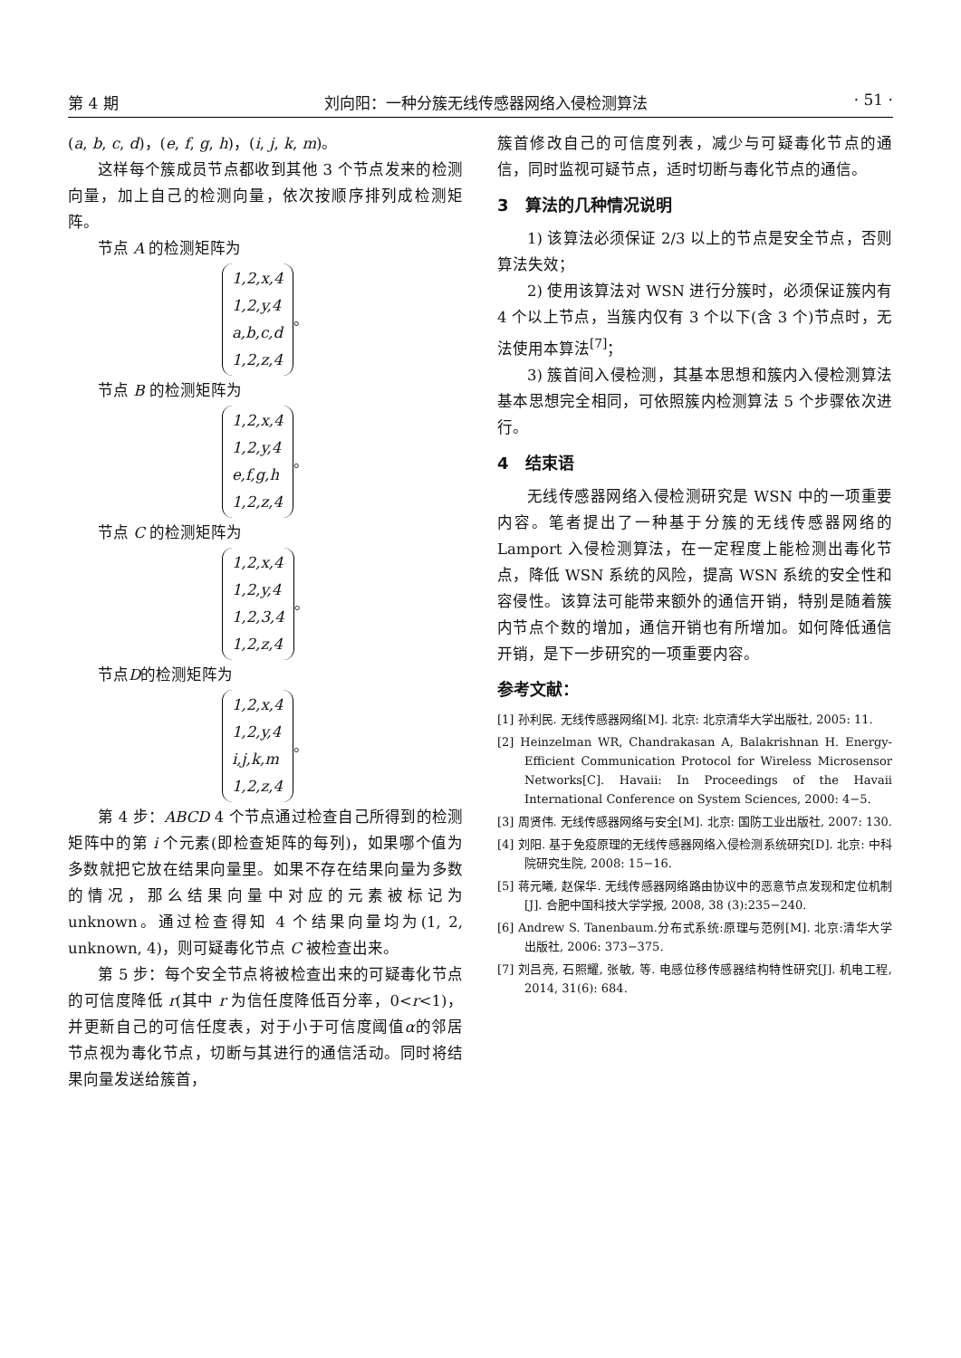第 4 期 刘向阳：一种分簇无线传感器网络入侵检测算法 · 51 ·
(a, b, c, d)，(e, f, g, h)，(i, j, k, m)。
这样每个簇成员节点都收到其他 3 个节点发来的检测向量，加上自己的检测向量，依次按顺序排列成检测矩阵。
节点 A 的检测矩阵为
1,2,x,4
1,2,y,4
a,b,c,d
1,2,z,4
。
节点 B 的检测矩阵为
1,2,x,4
1,2,y,4
e,f,g,h
1,2,z,4
。
节点 C 的检测矩阵为
1,2,x,4
1,2,y,4
1,2,3,4
1,2,z,4
。
节点D的检测矩阵为
1,2,x,4
1,2,y,4
i,j,k,m
1,2,z,4
。
第 4 步：ABCD 4 个节点通过检查自己所得到的检测矩阵中的第 i 个元素(即检查矩阵的每列)，如果哪个值为多数就把它放在结果向量里。如果不存在结果向量为多数的情况，那么结果向量中对应的元素被标记为 unknown。通过检查得知 4 个结果向量均为(1, 2, unknown, 4)，则可疑毒化节点 C 被检查出来。
第 5 步：每个安全节点将被检查出来的可疑毒化节点的可信度降低 r(其中 r 为信任度降低百分率，0<r<1)，并更新自己的可信任度表，对于小于可信度阈值α的邻居节点视为毒化节点，切断与其进行的通信活动。同时将结果向量发送给簇首，
簇首修改自己的可信度列表，减少与可疑毒化节点的通信，同时监视可疑节点，适时切断与毒化节点的通信。
3　算法的几种情况说明
1) 该算法必须保证 2/3 以上的节点是安全节点，否则算法失效；
2) 使用该算法对 WSN 进行分簇时，必须保证簇内有 4 个以上节点，当簇内仅有 3 个以下(含 3 个)节点时，无法使用本算法<sup>[7]</sup>；
3) 簇首间入侵检测，其基本思想和簇内入侵检测算法基本思想完全相同，可依照簇内检测算法 5 个步骤依次进行。
4　结束语
无线传感器网络入侵检测研究是 WSN 中的一项重要内容。笔者提出了一种基于分簇的无线传感器网络的 Lamport 入侵检测算法，在一定程度上能检测出毒化节点，降低 WSN 系统的风险，提高 WSN 系统的安全性和容侵性。该算法可能带来额外的通信开销，特别是随着簇内节点个数的增加，通信开销也有所增加。如何降低通信开销，是下一步研究的一项重要内容。
参考文献：
[1] 孙利民. 无线传感器网络[M]. 北京: 北京清华大学出版社, 2005: 11.
[2] Heinzelman WR, Chandrakasan A, Balakrishnan H. Energy-Efficient Communication Protocol for Wireless Microsensor Networks[C]. Havaii: In Proceedings of the Havaii International Conference on System Sciences, 2000: 4−5.
[3] 周贤伟. 无线传感器网络与安全[M]. 北京: 国防工业出版社, 2007: 130.
[4] 刘阳. 基于免疫原理的无线传感器网络入侵检测系统研究[D]. 北京: 中科院研究生院, 2008: 15−16.
[5] 蒋元曦, 赵保华. 无线传感器网络路由协议中的恶意节点发现和定位机制[J]. 合肥中国科技大学学报, 2008, 38 (3):235−240.
[6] Andrew S. Tanenbaum.分布式系统:原理与范例[M]. 北京:清华大学出版社, 2006: 373−375.
[7] 刘吕亮, 石照耀, 张敏, 等. 电感位移传感器结构特性研究[J]. 机电工程, 2014, 31(6): 684.